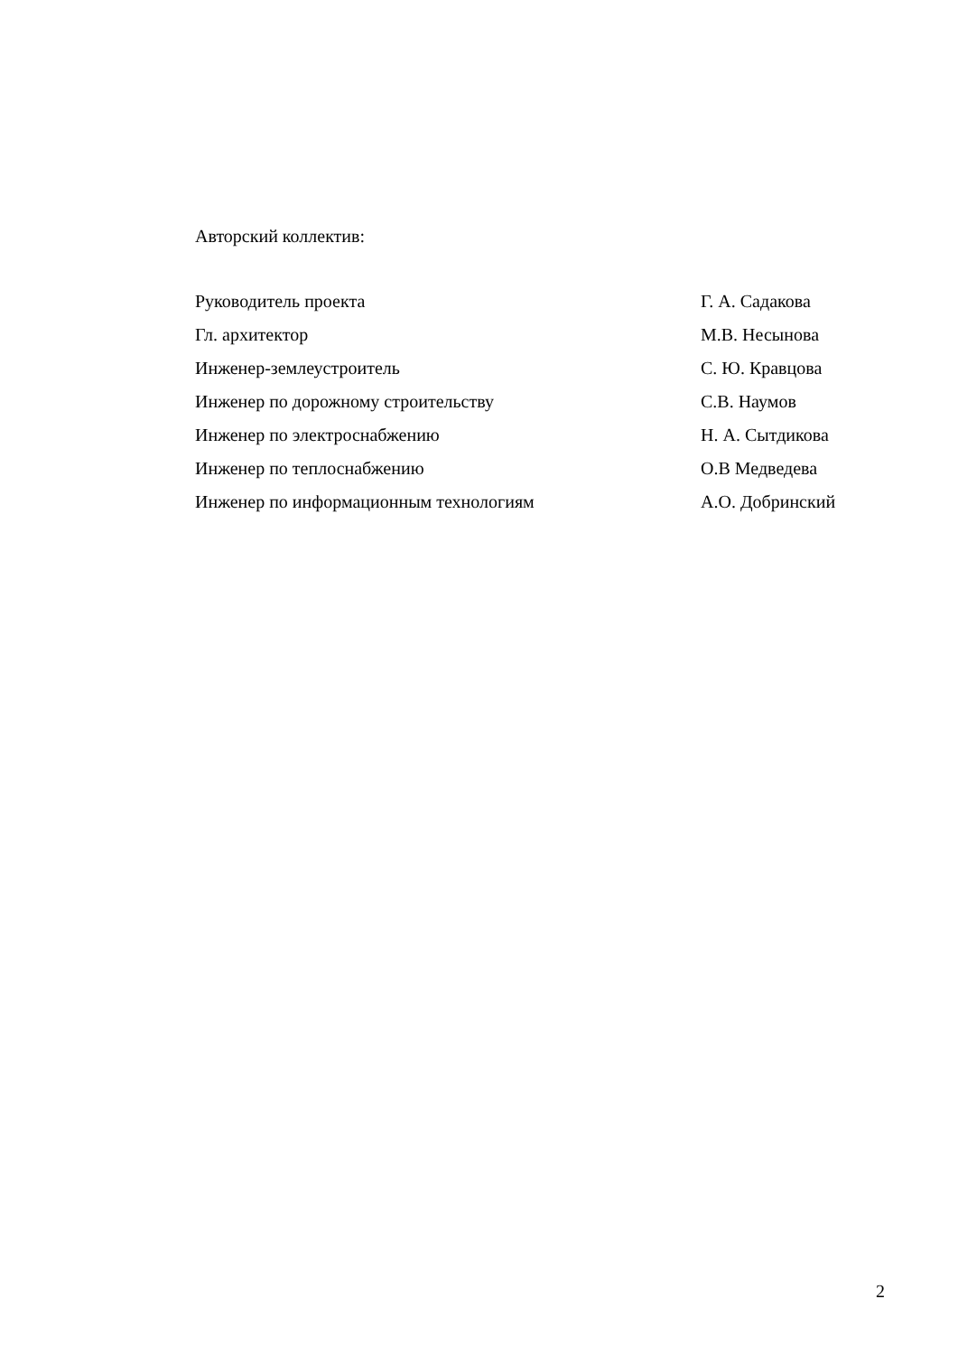Авторский коллектив:
| Руководитель проекта | Г. А. Садакова |
| Гл. архитектор | М.В. Несынова |
| Инженер-землеустроитель | С. Ю. Кравцова |
| Инженер по дорожному строительству | С.В. Наумов |
| Инженер по электроснабжению | Н. А. Сытдикова |
| Инженер по теплоснабжению | О.В Медведева |
| Инженер по информационным технологиям | А.О. Добринский |
2